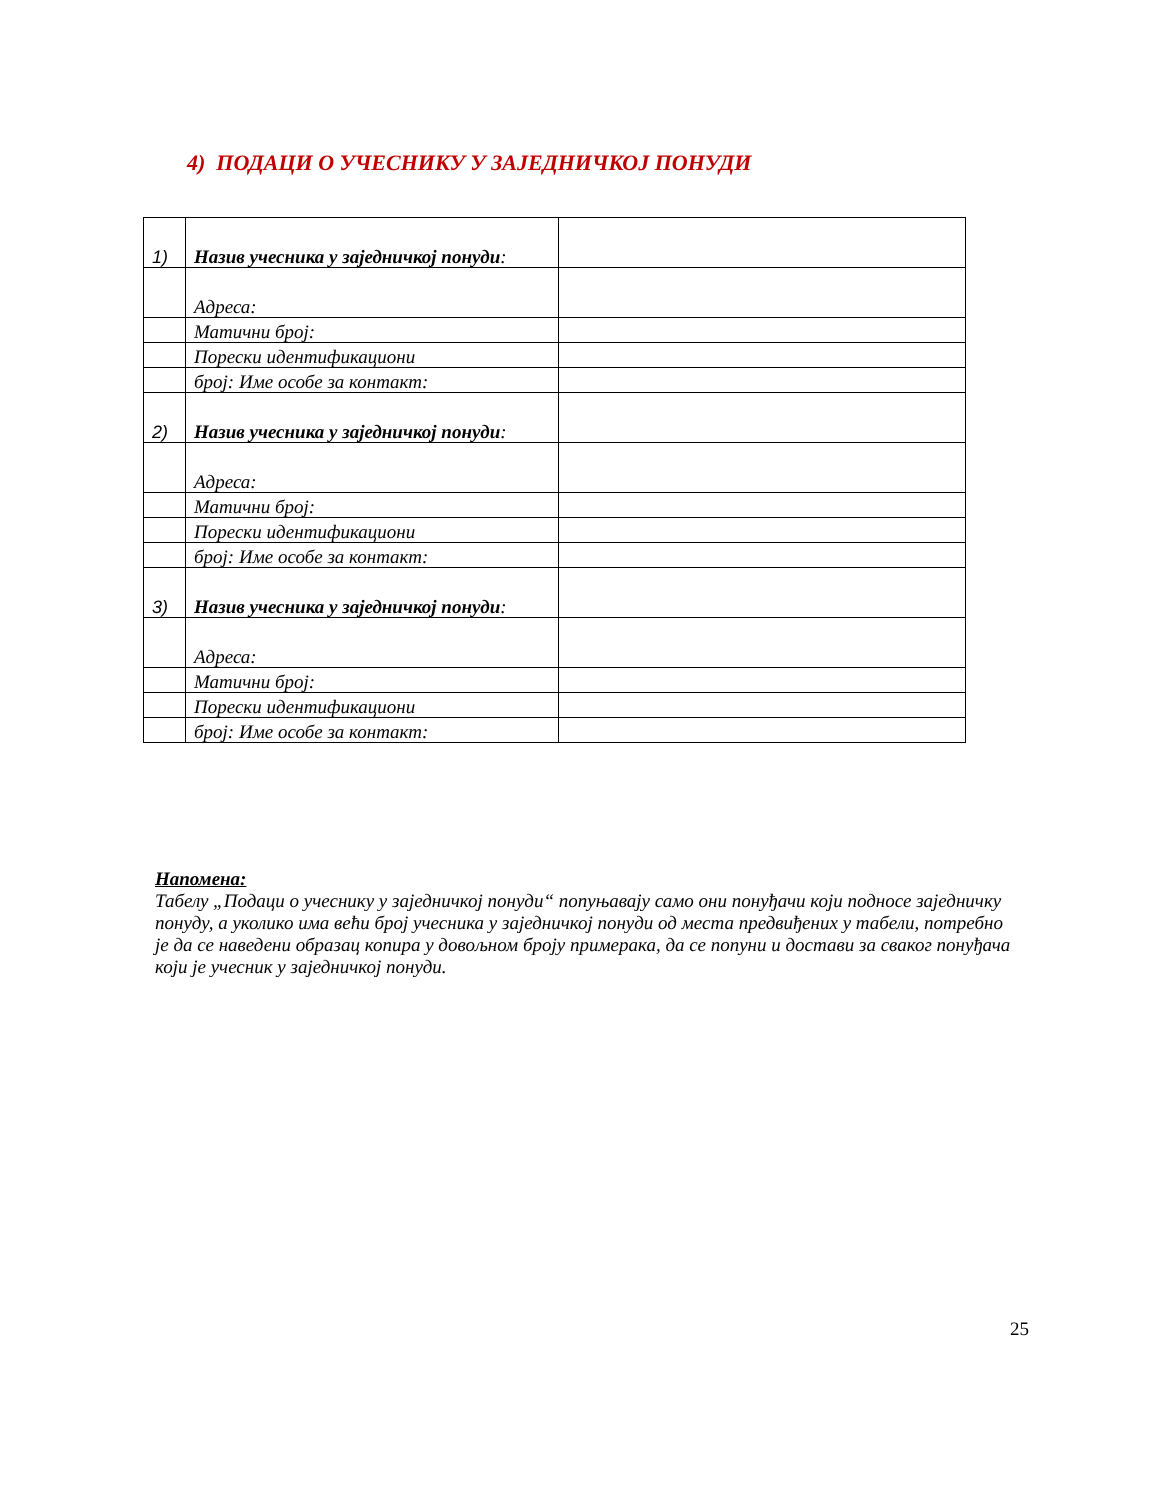4) ПОДАЦИ О УЧЕСНИКУ У ЗАЈЕДНИЧКОЈ ПОНУДИ
| 1) | Назив учесника у заједничкој понуди : | |
| | Адреса: | |
| | Матични број: | |
| | Порески идентификациони | |
| | број: Име особе за контакт: | |
| 2) | Назив учесника у заједничкој понуди : | |
| | Адреса: | |
| | Матични број: | |
| | Порески идентификациони | |
| | број: Име особе за контакт: | |
| 3) | Назив учесника у заједничкој понуди : | |
| | Адреса: | |
| | Матични број: | |
| | Порески идентификациони | |
| | број: Име особе за контакт: | |
Напомена:
Табелу „Подаци о учеснику у заједничкој понуди“ попуњавају само они понуђачи који подносе заједничку понуду, а уколико има већи број учесника у заједничкој понуди од места предвиђених у табели, потребно је да се наведени образац копира у довољном броју примерака, да се попуни и достави за сваког понуђача који је учесник у заједничкој понуди.
25